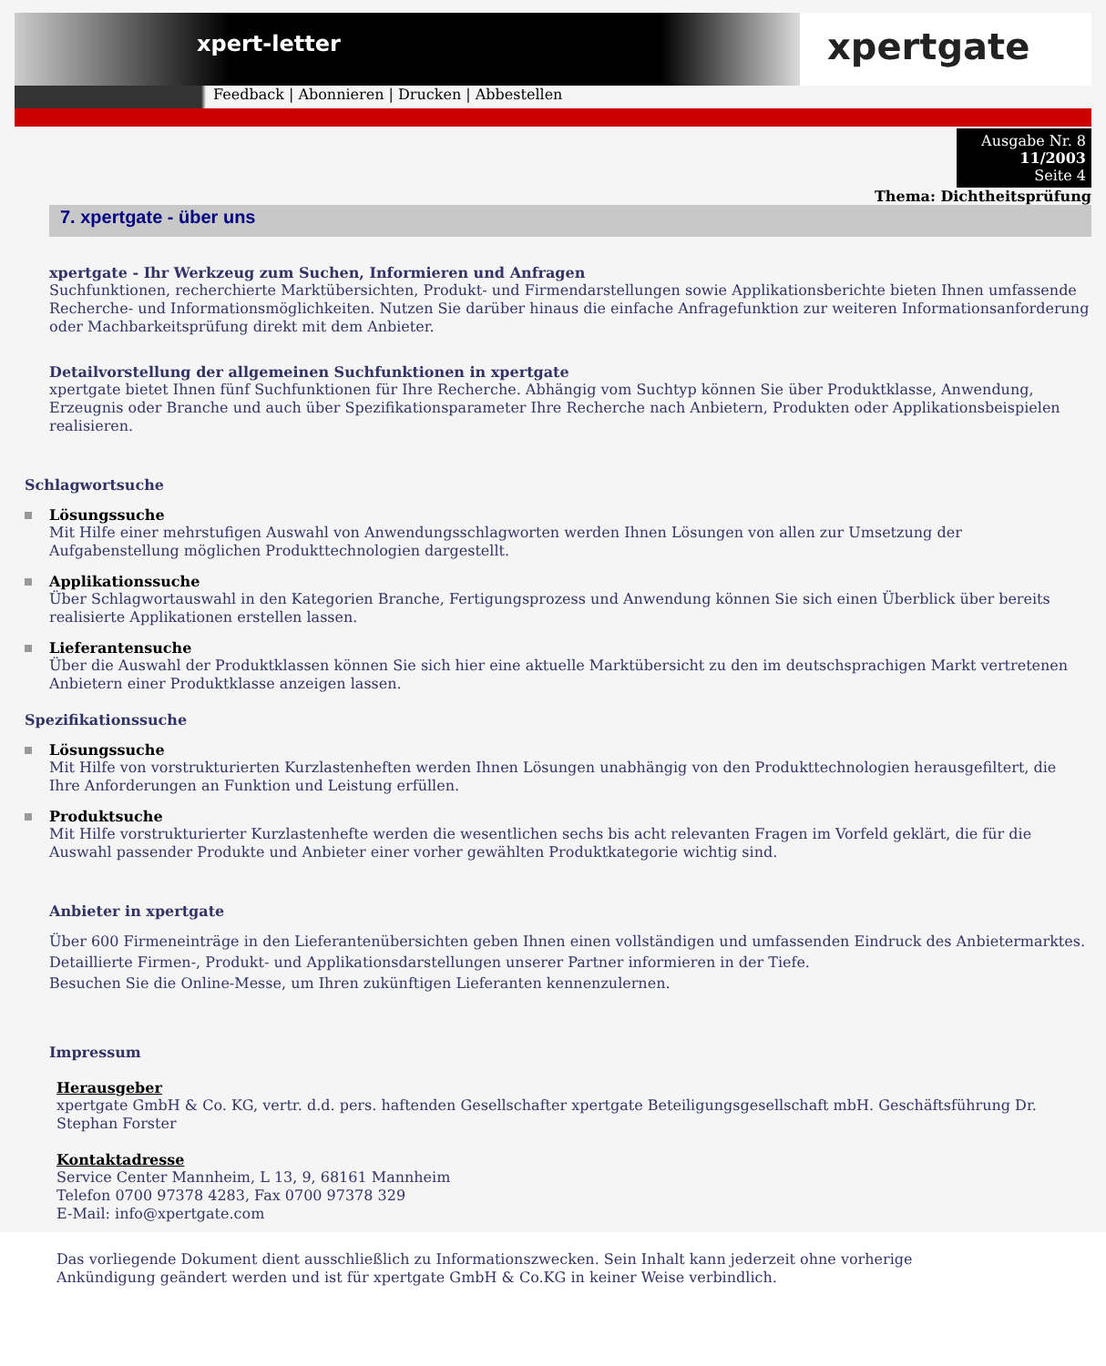xpert-letter
xpertgate
Feedback | Abonnieren | Drucken | Abbestellen
Ausgabe Nr. 8
11/2003
Seite 4
Thema: Dichtheitsprüfung
7. xpertgate - über uns
xpertgate - Ihr Werkzeug zum Suchen, Informieren und Anfragen
Suchfunktionen, recherchierte Marktübersichten, Produkt- und Firmendarstellungen sowie Applikationsberichte bieten Ihnen umfassende Recherche- und Informationsmöglichkeiten. Nutzen Sie darüber hinaus die einfache Anfragefunktion zur weiteren Informationsanforderung oder Machbarkeitsprüfung direkt mit dem Anbieter.
Detailvorstellung der allgemeinen Suchfunktionen in xpertgate
xpertgate bietet Ihnen fünf Suchfunktionen für Ihre Recherche. Abhängig vom Suchtyp können Sie über Produktklasse, Anwendung, Erzeugnis oder Branche und auch über Spezifikationsparameter Ihre Recherche nach Anbietern, Produkten oder Applikationsbeispielen realisieren.
Schlagwortsuche
Lösungssuche
Mit Hilfe einer mehrstufigen Auswahl von Anwendungsschlagworten werden Ihnen Lösungen von allen zur Umsetzung der Aufgabenstellung möglichen Produkttechnologien dargestellt.
Applikationssuche
Über Schlagwortauswahl in den Kategorien Branche, Fertigungsprozess und Anwendung können Sie sich einen Überblick über bereits realisierte Applikationen erstellen lassen.
Lieferantensuche
Über die Auswahl der Produktklassen können Sie sich hier eine aktuelle Marktübersicht zu den im deutschsprachigen Markt vertretenen Anbietern einer Produktklasse anzeigen lassen.
Spezifikationssuche
Lösungssuche
Mit Hilfe von vorstrukturierten Kurzlastenheften werden Ihnen Lösungen unabhängig von den Produkttechnologien herausgefiltert, die Ihre Anforderungen an Funktion und Leistung erfüllen.
Produktsuche
Mit Hilfe vorstrukturierter Kurzlastenhefte werden die wesentlichen sechs bis acht relevanten Fragen im Vorfeld geklärt, die für die Auswahl passender Produkte und Anbieter einer vorher gewählten Produktkategorie wichtig sind.
Anbieter in xpertgate
Über 600 Firmeneinträge in den Lieferantenübersichten geben Ihnen einen vollständigen und umfassenden Eindruck des Anbietermarktes. Detaillierte Firmen-, Produkt- und Applikationsdarstellungen unserer Partner informieren in der Tiefe.
Besuchen Sie die Online-Messe, um Ihren zukünftigen Lieferanten kennenzulernen.
Impressum
Herausgeber
xpertgate GmbH & Co. KG, vertr. d.d. pers. haftenden Gesellschafter xpertgate Beteiligungsgesellschaft mbH. Geschäftsführung Dr. Stephan Forster
Kontaktadresse
Service Center Mannheim, L 13, 9, 68161 Mannheim
Telefon 0700 97378 4283, Fax 0700 97378 329
E-Mail: info@xpertgate.com
Das vorliegende Dokument dient ausschließlich zu Informationszwecken. Sein Inhalt kann jederzeit ohne vorherige
Ankündigung geändert werden und ist für xpertgate GmbH & Co.KG in keiner Weise verbindlich.